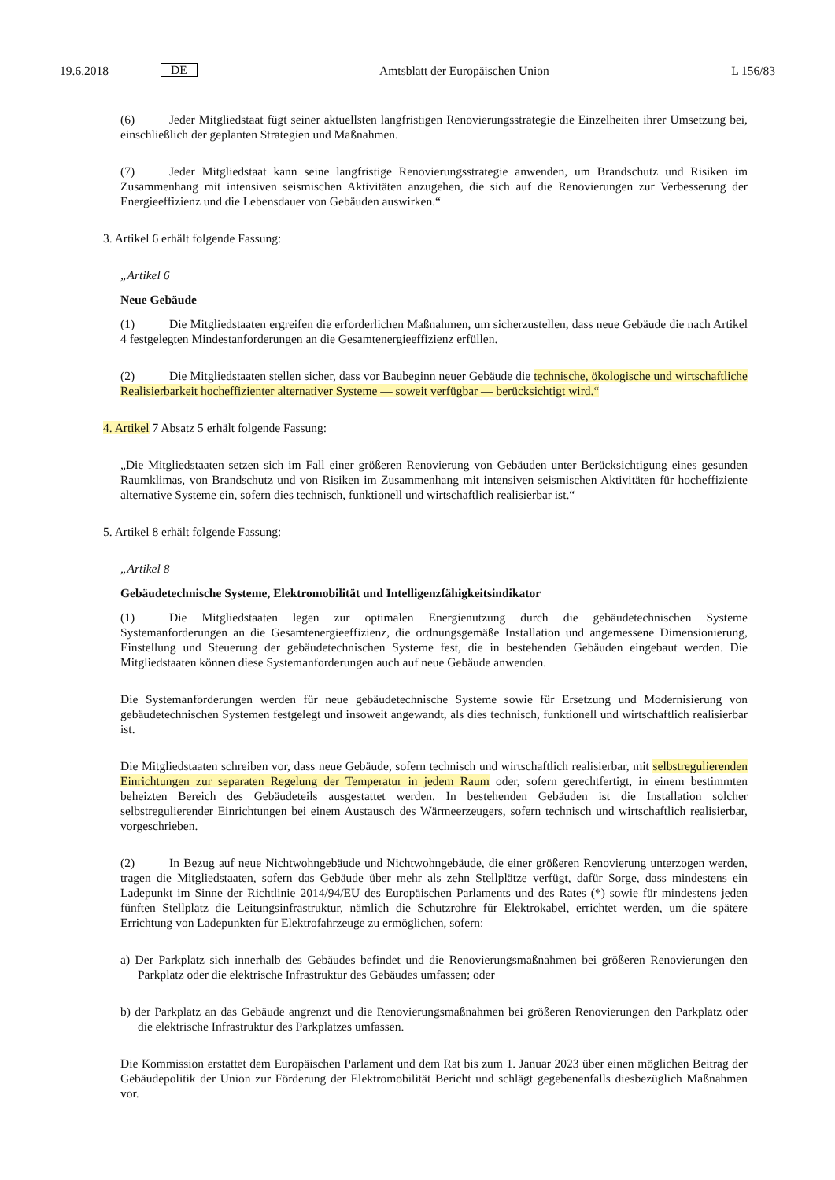19.6.2018 DE Amtsblatt der Europäischen Union L 156/83
(6) Jeder Mitgliedstaat fügt seiner aktuellsten langfristigen Renovierungsstrategie die Einzelheiten ihrer Umsetzung bei, einschließlich der geplanten Strategien und Maßnahmen.
(7) Jeder Mitgliedstaat kann seine langfristige Renovierungsstrategie anwenden, um Brandschutz und Risiken im Zusammenhang mit intensiven seismischen Aktivitäten anzugehen, die sich auf die Renovierungen zur Verbesserung der Energieeffizienz und die Lebensdauer von Gebäuden auswirken.“
3. Artikel 6 erhält folgende Fassung:
„Artikel 6
Neue Gebäude
(1) Die Mitgliedstaaten ergreifen die erforderlichen Maßnahmen, um sicherzustellen, dass neue Gebäude die nach Artikel 4 festgelegten Mindestanforderungen an die Gesamtenergieeffizienz erfüllen.
(2) Die Mitgliedstaaten stellen sicher, dass vor Baubeginn neuer Gebäude die technische, ökologische und wirtschaftliche Realisierbarkeit hocheffizienter alternativer Systeme — soweit verfügbar — berücksichtigt wird.“
4. Artikel 7 Absatz 5 erhält folgende Fassung:
„Die Mitgliedstaaten setzen sich im Fall einer größeren Renovierung von Gebäuden unter Berücksichtigung eines gesunden Raumklimas, von Brandschutz und von Risiken im Zusammenhang mit intensiven seismischen Aktivitäten für hocheffiziente alternative Systeme ein, sofern dies technisch, funktionell und wirtschaftlich realisierbar ist.“
5. Artikel 8 erhält folgende Fassung:
„Artikel 8
Gebäudetechnische Systeme, Elektromobilität und Intelligenzfähigkeitsindikator
(1) Die Mitgliedstaaten legen zur optimalen Energienutzung durch die gebäudetechnischen Systeme Systemanforderungen an die Gesamtenergieeffizienz, die ordnungsgemäße Installation und angemessene Dimensionierung, Einstellung und Steuerung der gebäudetechnischen Systeme fest, die in bestehenden Gebäuden eingebaut werden. Die Mitgliedstaaten können diese Systemanforderungen auch auf neue Gebäude anwenden.
Die Systemanforderungen werden für neue gebäudetechnische Systeme sowie für Ersetzung und Modernisierung von gebäudetechnischen Systemen festgelegt und insoweit angewandt, als dies technisch, funktionell und wirtschaftlich realisierbar ist.
Die Mitgliedstaaten schreiben vor, dass neue Gebäude, sofern technisch und wirtschaftlich realisierbar, mit selbstregulierenden Einrichtungen zur separaten Regelung der Temperatur in jedem Raum oder, sofern gerechtfertigt, in einem bestimmten beheizten Bereich des Gebäudeteils ausgestattet werden. In bestehenden Gebäuden ist die Installation solcher selbstregulierender Einrichtungen bei einem Austausch des Wärmeerzeugers, sofern technisch und wirtschaftlich realisierbar, vorgeschrieben.
(2) In Bezug auf neue Nichtwohngebäude und Nichtwohngebäude, die einer größeren Renovierung unterzogen werden, tragen die Mitgliedstaaten, sofern das Gebäude über mehr als zehn Stellplätze verfügt, dafür Sorge, dass mindestens ein Ladepunkt im Sinne der Richtlinie 2014/94/EU des Europäischen Parlaments und des Rates (*) sowie für mindestens jeden fünften Stellplatz die Leitungsinfrastruktur, nämlich die Schutzrohre für Elektrokabel, errichtet werden, um die spätere Errichtung von Ladepunkten für Elektrofahrzeuge zu ermöglichen, sofern:
a) Der Parkplatz sich innerhalb des Gebäudes befindet und die Renovierungsmaßnahmen bei größeren Renovierungen den Parkplatz oder die elektrische Infrastruktur des Gebäudes umfassen; oder
b) der Parkplatz an das Gebäude angrenzt und die Renovierungsmaßnahmen bei größeren Renovierungen den Parkplatz oder die elektrische Infrastruktur des Parkplatzes umfassen.
Die Kommission erstattet dem Europäischen Parlament und dem Rat bis zum 1. Januar 2023 über einen möglichen Beitrag der Gebäudepolitik der Union zur Förderung der Elektromobilität Bericht und schlägt gegebenenfalls diesbezüglich Maßnahmen vor.